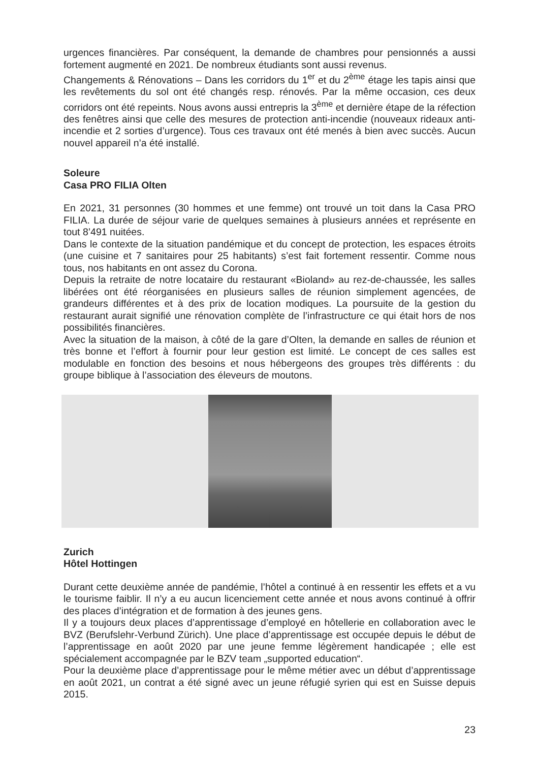urgences financières. Par conséquent, la demande de chambres pour pensionnés a aussi fortement augmenté en 2021. De nombreux étudiants sont aussi revenus.
Changements & Rénovations – Dans les corridors du 1<sup>er</sup> et du 2<sup>ème</sup> étage les tapis ainsi que les revêtements du sol ont été changés resp. rénovés. Par la même occasion, ces deux corridors ont été repeints. Nous avons aussi entrepris la 3<sup>ème</sup> et dernière étape de la réfection des fenêtres ainsi que celle des mesures de protection anti-incendie (nouveaux rideaux anti-incendie et 2 sorties d’urgence). Tous ces travaux ont été menés à bien avec succès. Aucun nouvel appareil n’a été installé.
Soleure
Casa PRO FILIA Olten
En 2021, 31 personnes (30 hommes et une femme) ont trouvé un toit dans la Casa PRO FILIA. La durée de séjour varie de quelques semaines à plusieurs années et représente en tout 8’491 nuitées.
Dans le contexte de la situation pandémique et du concept de protection, les espaces étroits (une cuisine et 7 sanitaires pour 25 habitants) s’est fait fortement ressentir. Comme nous tous, nos habitants en ont assez du Corona.
Depuis la retraite de notre locataire du restaurant «Bioland» au rez-de-chaussée, les salles libérées ont été réorganisées en plusieurs salles de réunion simplement agencées, de grandeurs différentes et à des prix de location modiques. La poursuite de la gestion du restaurant aurait signifié une rénovation complète de l’infrastructure ce qui était hors de nos possibilités financières.
Avec la situation de la maison, à côté de la gare d’Olten, la demande en salles de réunion et très bonne et l’effort à fournir pour leur gestion est limité. Le concept de ces salles est modulable en fonction des besoins et nous hébergeons des groupes très différents : du groupe biblique à l’association des éleveurs de moutons.
Zurich
Hôtel Hottingen
Durant cette deuxième année de pandémie, l’hôtel a continué à en ressentir les effets et a vu le tourisme faiblir. Il n’y a eu aucun licenciement cette année et nous avons continué à offrir des places d’intégration et de formation à des jeunes gens.
Il y a toujours deux places d’apprentissage d’employé en hôtellerie en collaboration avec le BVZ (Berufslehr-Verbund Zürich). Une place d’apprentissage est occupée depuis le début de l’apprentissage en août 2020 par une jeune femme légèrement handicapée ; elle est spécialement accompagnée par le BZV team „supported education“.
Pour la deuxième place d’apprentissage pour le même métier avec un début d’apprentissage en août 2021, un contrat a été signé avec un jeune réfugié syrien qui est en Suisse depuis 2015.
23